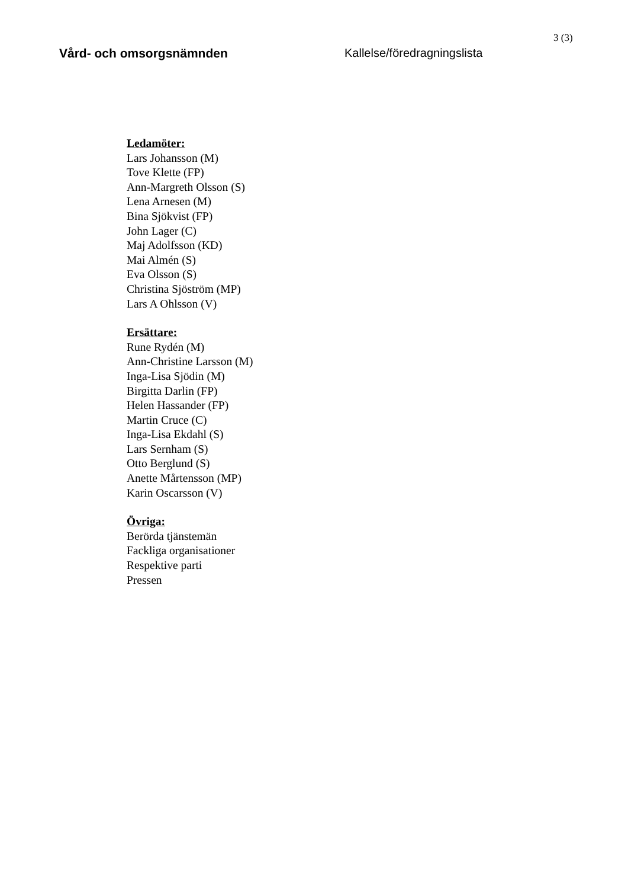3 (3)
Vård- och omsorgsnämnden Kallelse/föredragningslista
Ledamöter:
Lars Johansson (M)
Tove Klette (FP)
Ann-Margreth Olsson (S)
Lena Arnesen (M)
Bina Sjökvist (FP)
John Lager (C)
Maj Adolfsson (KD)
Mai Almén (S)
Eva Olsson (S)
Christina Sjöström (MP)
Lars A Ohlsson (V)
Ersättare:
Rune Rydén (M)
Ann-Christine Larsson (M)
Inga-Lisa Sjödin (M)
Birgitta Darlin (FP)
Helen Hassander (FP)
Martin Cruce (C)
Inga-Lisa Ekdahl (S)
Lars Sernham (S)
Otto Berglund (S)
Anette Mårtensson (MP)
Karin Oscarsson (V)
Övriga:
Berörda tjänstemän
Fackliga organisationer
Respektive parti
Pressen